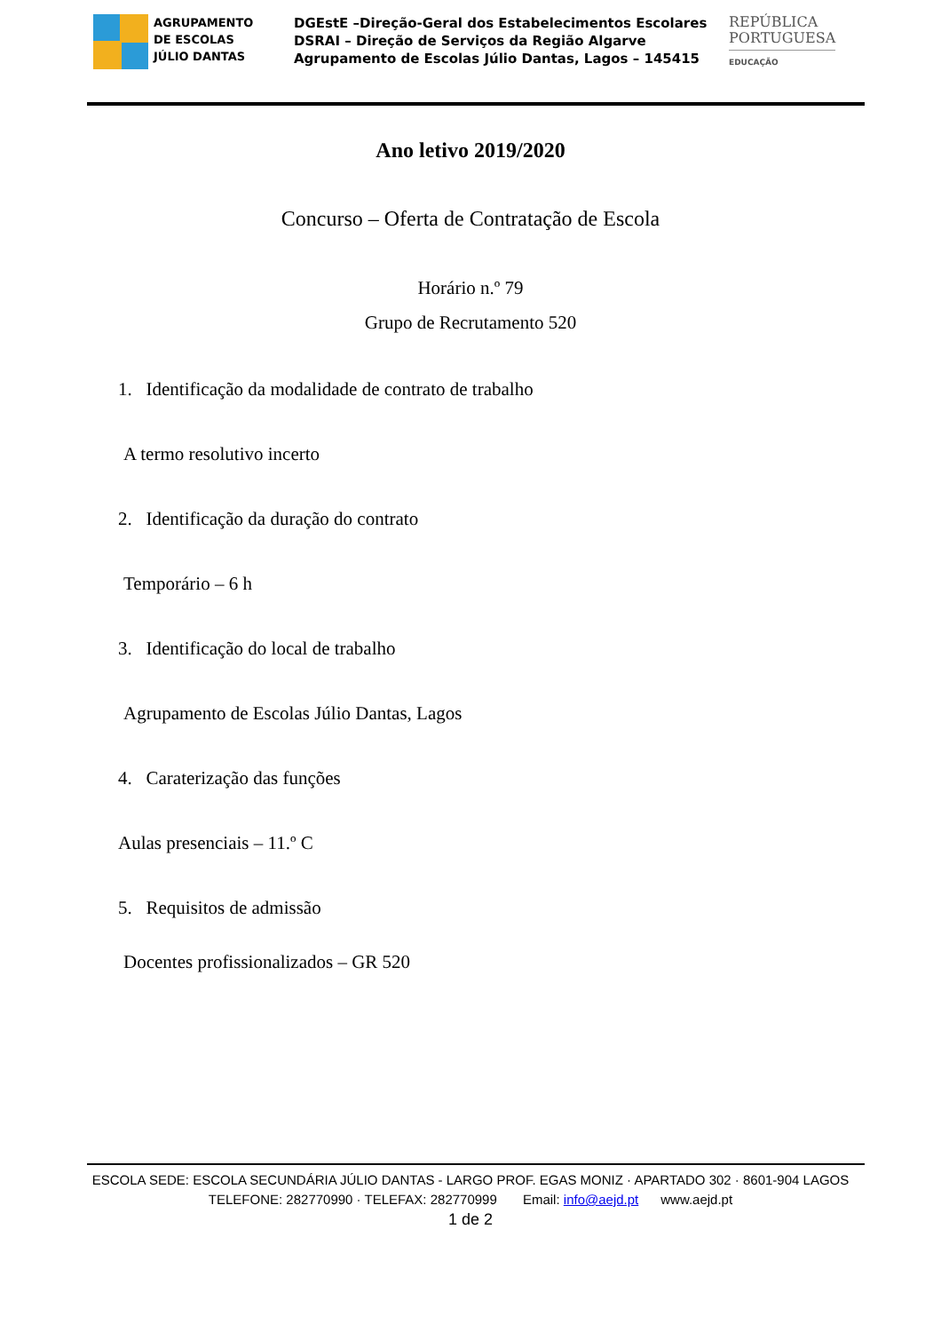AGRUPAMENTO
DE ESCOLAS
JÚLIO DANTAS
DGEstE –Direção-Geral dos Estabelecimentos Escolares
DSRAI – Direção de Serviços da Região Algarve
Agrupamento de Escolas Júlio Dantas, Lagos – 145415
REPÚBLICA
PORTUGUESA
EDUCAÇÃO
Ano letivo 2019/2020
Concurso – Oferta de Contratação de Escola
Horário n.º 79
Grupo de Recrutamento 520
1. Identificação da modalidade de contrato de trabalho
A termo resolutivo incerto
2. Identificação da duração do contrato
Temporário – 6 h
3. Identificação do local de trabalho
Agrupamento de Escolas Júlio Dantas, Lagos
4. Caraterização das funções
Aulas presenciais – 11.º C
5. Requisitos de admissão
Docentes profissionalizados – GR 520
ESCOLA SEDE: ESCOLA SECUNDÁRIA JÚLIO DANTAS - LARGO PROF. EGAS MONIZ · APARTADO 302 · 8601-904 LAGOS
TELEFONE: 282770990 · TELEFAX: 282770999 Email: info@aejd.pt www.aejd.pt
1 de 2